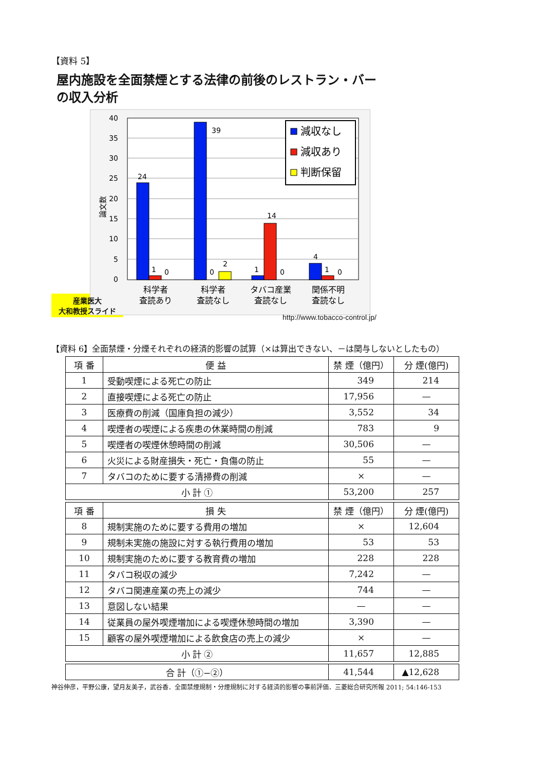【資料 5】
屋内施設を全面禁煙とする法律の前後のレストラン・バー
の収入分析
40
35
30
25
20
15
10
5
0
論文数
24
1
0
39
0
2
1
14
0
4
1
0
科学者
査読あり
科学者
査読なし
タバコ産業
査読なし
関係不明
査読なし
減収なし
減収あり
判断保留
産業医大
大和教授スライド
http://www.tobacco-control.jp/
【資料 6】全面禁煙・分煙それぞれの経済的影響の試算（×は算出できない、－は関与しないとしたもの）
| 項 番 | 便 益 | 禁 煙（億円） | 分 煙(億円) |
| --- | --- | --- | --- |
| 1 | 受動喫煙による死亡の防止 | 349 | 214 |
| 2 | 直接喫煙による死亡の防止 | 17,956 | — |
| 3 | 医療費の削減（国庫負担の減少） | 3,552 | 34 |
| 4 | 喫煙者の喫煙による疾患の休業時間の削減 | 783 | 9 |
| 5 | 喫煙者の喫煙休憩時間の削減 | 30,506 | — |
| 6 | 火災による財産損失・死亡・負傷の防止 | 55 | — |
| 7 | タバコのために要する清掃費の削減 | × | — |
| 小 計 ① | | 53,200 | 257 |
| 項 番 | 損 失 | 禁 煙（億円） | 分 煙(億円) |
| 8 | 規制実施のために要する費用の増加 | × | 12,604 |
| 9 | 規制未実施の施設に対する執行費用の増加 | 53 | 53 |
| 10 | 規制実施のために要する教育費の増加 | 228 | 228 |
| 11 | タバコ税収の減少 | 7,242 | — |
| 12 | タバコ関連産業の売上の減少 | 744 | — |
| 13 | 意図しない結果 | — | — |
| 14 | 従業員の屋外喫煙増加による喫煙休憩時間の増加 | 3,390 | — |
| 15 | 顧客の屋外喫煙増加による飲食店の売上の減少 | × | — |
| 小 計 ② | | 11,657 | 12,885 |
| 合 計（①−②） | | 41,544 | ▲12,628 |
神谷伸彦，平野公康，望月友美子，武谷香．全面禁煙規制・分煙規制に対する経済的影響の事前評価．三菱総合研究所報 2011; 54:146-153